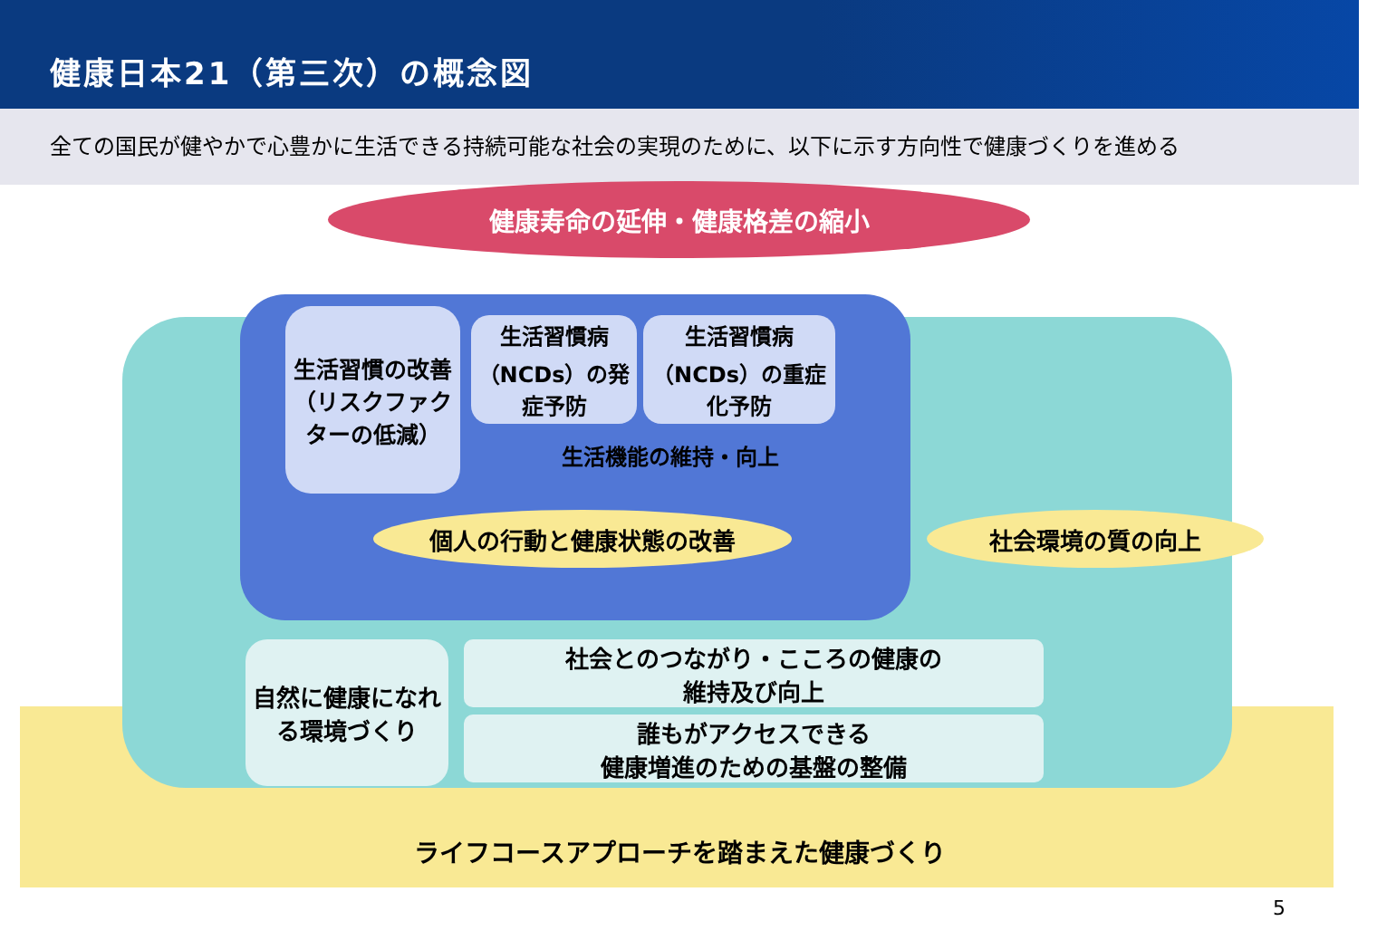健康日本21（第三次）の概念図
全ての国民が健やかで心豊かに生活できる持続可能な社会の実現のために、以下に示す方向性で健康づくりを進める
健康寿命の延伸・健康格差の縮小
生活習慣の改善（リスクファクターの低減）
生活習慣病（NCDs）の発症予防
生活習慣病（NCDs）の重症化予防
生活機能の維持・向上
個人の行動と健康状態の改善 社会環境の質の向上
自然に健康になれる環境づくり
社会とのつながり・こころの健康の
維持及び向上
誰もがアクセスできる
健康増進のための基盤の整備
ライフコースアプローチを踏まえた健康づくり
5